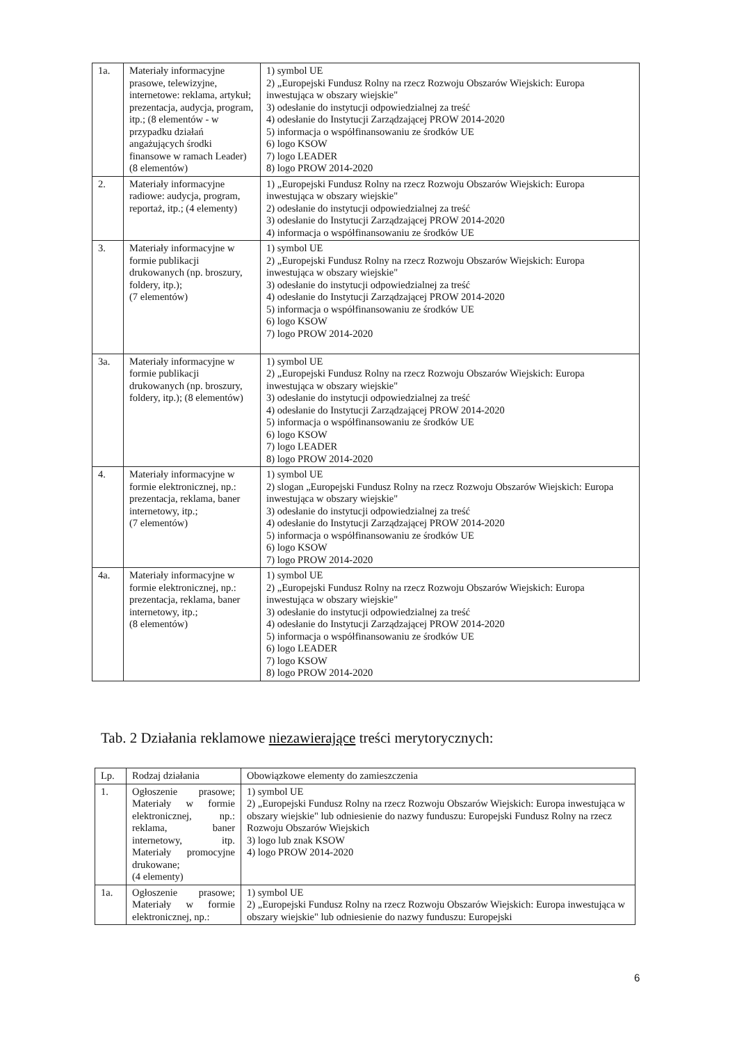| 1a. | Materiały informacyjne prasowe, telewizyjne, internetowe: reklama, artykuł; prezentacja, audycja, program, itp.; (8 elementów - w przypadku działań angażujących środki finansowe w ramach Leader) (8 elementów) | 1) symbol UE 2) „Europejski Fundusz Rolny na rzecz Rozwoju Obszarów Wiejskich: Europa inwestująca w obszary wiejskie" 3) odesłanie do instytucji odpowiedzialnej za treść 4) odesłanie do Instytucji Zarządzającej PROW 2014-2020 5) informacja o współfinansowaniu ze środków UE 6) logo KSOW 7) logo LEADER 8) logo PROW 2014-2020 |
| 2. | Materiały informacyjne radiowe: audycja, program, reportaż, itp.; (4 elementy) | 1) „Europejski Fundusz Rolny na rzecz Rozwoju Obszarów Wiejskich: Europa inwestująca w obszary wiejskie" 2) odesłanie do instytucji odpowiedzialnej za treść 3) odesłanie do Instytucji Zarządzającej PROW 2014-2020 4) informacja o współfinansowaniu ze środków UE |
| 3. | Materiały informacyjne w formie publikacji drukowanych (np. broszury, foldery, itp.); (7 elementów) | 1) symbol UE 2) „Europejski Fundusz Rolny na rzecz Rozwoju Obszarów Wiejskich: Europa inwestująca w obszary wiejskie" 3) odesłanie do instytucji odpowiedzialnej za treść 4) odesłanie do Instytucji Zarządzającej PROW 2014-2020 5) informacja o współfinansowaniu ze środków UE 6) logo KSOW 7) logo PROW 2014-2020 |
| 3a. | Materiały informacyjne w formie publikacji drukowanych (np. broszury, foldery, itp.); (8 elementów) | 1) symbol UE 2) „Europejski Fundusz Rolny na rzecz Rozwoju Obszarów Wiejskich: Europa inwestująca w obszary wiejskie" 3) odesłanie do instytucji odpowiedzialnej za treść 4) odesłanie do Instytucji Zarządzającej PROW 2014-2020 5) informacja o współfinansowaniu ze środków UE 6) logo KSOW 7) logo LEADER 8) logo PROW 2014-2020 |
| 4. | Materiały informacyjne w formie elektronicznej, np.: prezentacja, reklama, baner internetowy, itp.; (7 elementów) | 1) symbol UE 2) slogan „Europejski Fundusz Rolny na rzecz Rozwoju Obszarów Wiejskich: Europa inwestująca w obszary wiejskie" 3) odesłanie do instytucji odpowiedzialnej za treść 4) odesłanie do Instytucji Zarządzającej PROW 2014-2020 5) informacja o współfinansowaniu ze środków UE 6) logo KSOW 7) logo PROW 2014-2020 |
| 4a. | Materiały informacyjne w formie elektronicznej, np.: prezentacja, reklama, baner internetowy, itp.; (8 elementów) | 1) symbol UE 2) „Europejski Fundusz Rolny na rzecz Rozwoju Obszarów Wiejskich: Europa inwestująca w obszary wiejskie" 3) odesłanie do instytucji odpowiedzialnej za treść 4) odesłanie do Instytucji Zarządzającej PROW 2014-2020 5) informacja o współfinansowaniu ze środków UE 6) logo LEADER 7) logo KSOW 8) logo PROW 2014-2020 |
Tab. 2 Działania reklamowe niezawierające treści merytorycznych:
| Lp. | Rodzaj działania | Obowiązkowe elementy do zamieszczenia |
| --- | --- | --- |
| 1. | Ogłoszenie prasowe; Materiały w formie elektronicznej, np.: reklama, baner internetowy, itp. Materiały promocyjne drukowane; (4 elementy) | 1) symbol UE 2) „Europejski Fundusz Rolny na rzecz Rozwoju Obszarów Wiejskich: Europa inwestująca w obszary wiejskie" lub odniesienie do nazwy funduszu: Europejski Fundusz Rolny na rzecz Rozwoju Obszarów Wiejskich 3) logo lub znak KSOW 4) logo PROW 2014-2020 |
| 1a. | Ogłoszenie prasowe; Materiały w formie elektronicznej, np.: | 1) symbol UE 2) „Europejski Fundusz Rolny na rzecz Rozwoju Obszarów Wiejskich: Europa inwestująca w obszary wiejskie" lub odniesienie do nazwy funduszu: Europejski |
6